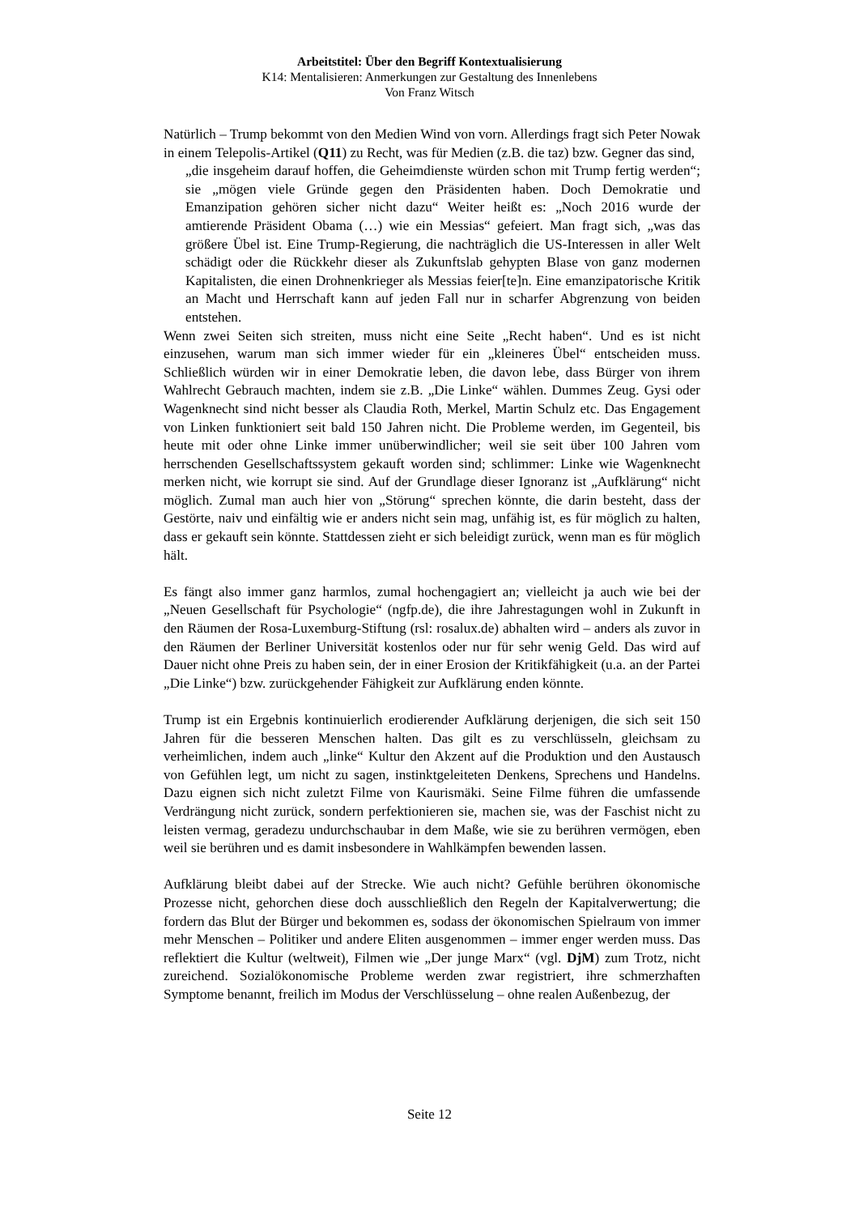Arbeitstitel: Über den Begriff Kontextualisierung
K14: Mentalisieren: Anmerkungen zur Gestaltung des Innenlebens
Von Franz Witsch
Natürlich – Trump bekommt von den Medien Wind von vorn. Allerdings fragt sich Peter Nowak in einem Telepolis-Artikel (Q11) zu Recht, was für Medien (z.B. die taz) bzw. Gegner das sind,
„die insgeheim darauf hoffen, die Geheimdienste würden schon mit Trump fertig werden“; sie „mögen viele Gründe gegen den Präsidenten haben. Doch Demokratie und Emanzipation gehören sicher nicht dazu“ Weiter heißt es: „Noch 2016 wurde der amtierende Präsident Obama (…) wie ein Messias“ gefeiert. Man fragt sich, „was das größere Übel ist. Eine Trump-Regierung, die nachträglich die US-Interessen in aller Welt schädigt oder die Rückkehr dieser als Zukunftslab gehypten Blase von ganz modernen Kapitalisten, die einen Drohnenkrieger als Messias feier[te]n. Eine emanzipatorische Kritik an Macht und Herrschaft kann auf jeden Fall nur in scharfer Abgrenzung von beiden entstehen.
Wenn zwei Seiten sich streiten, muss nicht eine Seite „Recht haben“. Und es ist nicht einzusehen, warum man sich immer wieder für ein „kleineres Übel“ entscheiden muss. Schließlich würden wir in einer Demokratie leben, die davon lebe, dass Bürger von ihrem Wahlrecht Gebrauch machten, indem sie z.B. „Die Linke“ wählen. Dummes Zeug. Gysi oder Wagenknecht sind nicht besser als Claudia Roth, Merkel, Martin Schulz etc. Das Engagement von Linken funktioniert seit bald 150 Jahren nicht. Die Probleme werden, im Gegenteil, bis heute mit oder ohne Linke immer unüberwindlicher; weil sie seit über 100 Jahren vom herrschenden Gesellschaftssystem gekauft worden sind; schlimmer: Linke wie Wagenknecht merken nicht, wie korrupt sie sind. Auf der Grundlage dieser Ignoranz ist „Aufklärung“ nicht möglich. Zumal man auch hier von „Störung“ sprechen könnte, die darin besteht, dass der Gestörte, naiv und einfältig wie er anders nicht sein mag, unfähig ist, es für möglich zu halten, dass er gekauft sein könnte. Stattdessen zieht er sich beleidigt zurück, wenn man es für möglich hält.
Es fängt also immer ganz harmlos, zumal hochengagiert an; vielleicht ja auch wie bei der „Neuen Gesellschaft für Psychologie“ (ngfp.de), die ihre Jahrestagungen wohl in Zukunft in den Räumen der Rosa-Luxemburg-Stiftung (rsl: rosalux.de) abhalten wird – anders als zuvor in den Räumen der Berliner Universität kostenlos oder nur für sehr wenig Geld. Das wird auf Dauer nicht ohne Preis zu haben sein, der in einer Erosion der Kritikfähigkeit (u.a. an der Partei „Die Linke“) bzw. zurückgehender Fähigkeit zur Aufklärung enden könnte.
Trump ist ein Ergebnis kontinuierlich erodierender Aufklärung derjenigen, die sich seit 150 Jahren für die besseren Menschen halten. Das gilt es zu verschlüsseln, gleichsam zu verheimlichen, indem auch „linke“ Kultur den Akzent auf die Produktion und den Austausch von Gefühlen legt, um nicht zu sagen, instinktgeleiteten Denkens, Sprechens und Handelns. Dazu eignen sich nicht zuletzt Filme von Kaurismäki. Seine Filme führen die umfassende Verdrängung nicht zurück, sondern perfektionieren sie, machen sie, was der Faschist nicht zu leisten vermag, geradezu undurchschaubar in dem Maße, wie sie zu berühren vermögen, eben weil sie berühren und es damit insbesondere in Wahlkämpfen bewenden lassen.
Aufklärung bleibt dabei auf der Strecke. Wie auch nicht? Gefühle berühren ökonomische Prozesse nicht, gehorchen diese doch ausschließlich den Regeln der Kapitalverwertung; die fordern das Blut der Bürger und bekommen es, sodass der ökonomischen Spielraum von immer mehr Menschen – Politiker und andere Eliten ausgenommen – immer enger werden muss. Das reflektiert die Kultur (weltweit), Filmen wie „Der junge Marx“ (vgl. DjM) zum Trotz, nicht zureichend. Sozialökonomische Probleme werden zwar registriert, ihre schmerzhaften Symptome benannt, freilich im Modus der Verschlüsselung – ohne realen Außenbezug, der
Seite 12